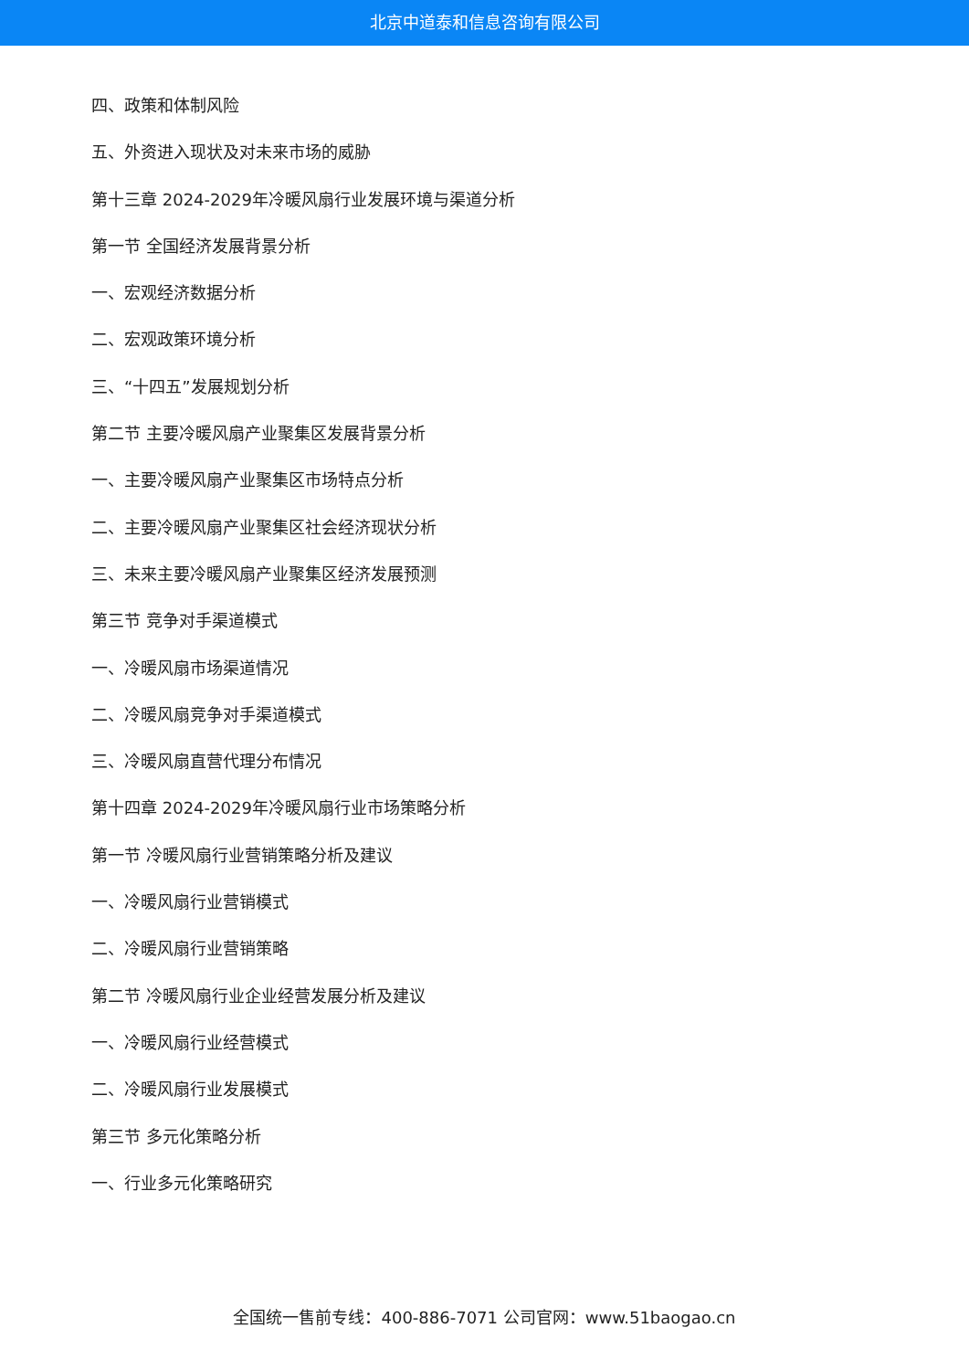北京中道泰和信息咨询有限公司
四、政策和体制风险
五、外资进入现状及对未来市场的威胁
第十三章 2024-2029年冷暖风扇行业发展环境与渠道分析
第一节 全国经济发展背景分析
一、宏观经济数据分析
二、宏观政策环境分析
三、“十四五”发展规划分析
第二节 主要冷暖风扇产业聚集区发展背景分析
一、主要冷暖风扇产业聚集区市场特点分析
二、主要冷暖风扇产业聚集区社会经济现状分析
三、未来主要冷暖风扇产业聚集区经济发展预测
第三节 竞争对手渠道模式
一、冷暖风扇市场渠道情况
二、冷暖风扇竞争对手渠道模式
三、冷暖风扇直营代理分布情况
第十四章 2024-2029年冷暖风扇行业市场策略分析
第一节 冷暖风扇行业营销策略分析及建议
一、冷暖风扇行业营销模式
二、冷暖风扇行业营销策略
第二节 冷暖风扇行业企业经营发展分析及建议
一、冷暖风扇行业经营模式
二、冷暖风扇行业发展模式
第三节 多元化策略分析
一、行业多元化策略研究
全国统一售前专线：400-886-7071 公司官网：www.51baogao.cn